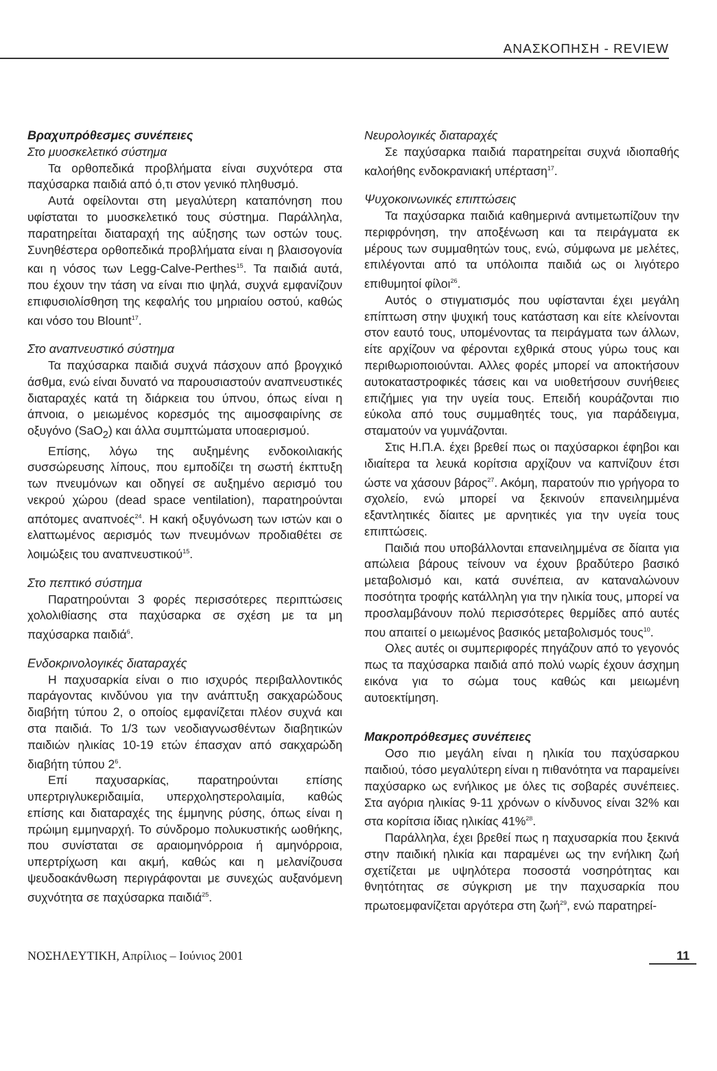ΑΝΑΣΚΟΠΗΣΗ - REVIEW
Βραχυπρόθεσμες συνέπειες
Στο μυοσκελετικό σύστημα
Τα ορθοπεδικά προβλήματα είναι συχνότερα στα παχύσαρκα παιδιά από ό,τι στον γενικό πληθυσμό.
Αυτά οφείλονται στη μεγαλύτερη καταπόνηση που υφίσταται το μυοσκελετικό τους σύστημα. Παράλληλα, παρατηρείται διαταραχή της αύξησης των οστών τους. Συνηθέστερα ορθοπεδικά προβλήματα είναι η βλαισογονία και η νόσος των Legg-Calve-Perthes<sup>15</sup>. Τα παιδιά αυτά, που έχουν την τάση να είναι πιο ψηλά, συχνά εμφανίζουν επιφυσιολίσθηση της κεφαλής του μηριαίου οστού, καθώς και νόσο του Blount<sup>17</sup>.
Στο αναπνευστικό σύστημα
Τα παχύσαρκα παιδιά συχνά πάσχουν από βρογχικό άσθμα, ενώ είναι δυνατό να παρουσιαστούν αναπνευστικές διαταραχές κατά τη διάρκεια του ύπνου, όπως είναι η άπνοια, ο μειωμένος κορεσμός της αιμοσφαιρίνης σε οξυγόνο (SaO<sub>2</sub>) και άλλα συμπτώματα υποαερισμού.
Επίσης, λόγω της αυξημένης ενδοκοιλιακής συσσώρευσης λίπους, που εμποδίζει τη σωστή έκπτυξη των πνευμόνων και οδηγεί σε αυξημένο αερισμό του νεκρού χώρου (dead space ventilation), παρατηρούνται απότομες αναπνοές<sup>24</sup>. Η κακή οξυγόνωση των ιστών και ο ελαττωμένος αερισμός των πνευμόνων προδιαθέτει σε λοιμώξεις του αναπνευστικού<sup>15</sup>.
Στο πεπτικό σύστημα
Παρατηρούνται 3 φορές περισσότερες περιπτώσεις χολολιθίασης στα παχύσαρκα σε σχέση με τα μη παχύσαρκα παιδιά<sup>6</sup>.
Ενδοκρινολογικές διαταραχές
Η παχυσαρκία είναι ο πιο ισχυρός περιβαλλοντικός παράγοντας κινδύνου για την ανάπτυξη σακχαρώδους διαβήτη τύπου 2, ο οποίος εμφανίζεται πλέον συχνά και στα παιδιά. Το 1/3 των νεοδιαγνωσθέντων διαβητικών παιδιών ηλικίας 10-19 ετών έπασχαν από σακχαρώδη διαβήτη τύπου 2<sup>6</sup>.
Επί παχυσαρκίας, παρατηρούνται επίσης υπερτριγλυκεριδαιμία, υπερχοληστερολαιμία, καθώς επίσης και διαταραχές της έμμηνης ρύσης, όπως είναι η πρώιμη εμμηναρχή. Το σύνδρομο πολυκυστικής ωοθήκης, που συνίσταται σε αραιομηνόρροια ή αμηνόρροια, υπερτρίχωση και ακμή, καθώς και η μελανίζουσα ψευδοακάνθωση περιγράφονται με συνεχώς αυξανόμενη συχνότητα σε παχύσαρκα παιδιά<sup>25</sup>.
Νευρολογικές διαταραχές
Σε παχύσαρκα παιδιά παρατηρείται συχνά ιδιοπαθής καλοήθης ενδοκρανιακή υπέρταση<sup>17</sup>.
Ψυχοκοινωνικές επιπτώσεις
Τα παχύσαρκα παιδιά καθημερινά αντιμετωπίζουν την περιφρόνηση, την αποξένωση και τα πειράγματα εκ μέρους των συμμαθητών τους, ενώ, σύμφωνα με μελέτες, επιλέγονται από τα υπόλοιπα παιδιά ως οι λιγότερο επιθυμητοί φίλοι<sup>26</sup>.
Αυτός ο στιγματισμός που υφίστανται έχει μεγάλη επίπτωση στην ψυχική τους κατάσταση και είτε κλείνονται στον εαυτό τους, υπομένοντας τα πειράγματα των άλλων, είτε αρχίζουν να φέρονται εχθρικά στους γύρω τους και περιθωριοποιούνται. Αλλες φορές μπορεί να αποκτήσουν αυτοκαταστροφικές τάσεις και να υιοθετήσουν συνήθειες επιζήμιες για την υγεία τους. Επειδή κουράζονται πιο εύκολα από τους συμμαθητές τους, για παράδειγμα, σταματούν να γυμνάζονται.
Στις Η.Π.Α. έχει βρεθεί πως οι παχύσαρκοι έφηβοι και ιδιαίτερα τα λευκά κορίτσια αρχίζουν να καπνίζουν έτσι ώστε να χάσουν βάρος<sup>27</sup>. Ακόμη, παρατούν πιο γρήγορα το σχολείο, ενώ μπορεί να ξεκινούν επανειλημμένα εξαντλητικές δίαιτες με αρνητικές για την υγεία τους επιπτώσεις.
Παιδιά που υποβάλλονται επανειλημμένα σε δίαιτα για απώλεια βάρους τείνουν να έχουν βραδύτερο βασικό μεταβολισμό και, κατά συνέπεια, αν καταναλώνουν ποσότητα τροφής κατάλληλη για την ηλικία τους, μπορεί να προσλαμβάνουν πολύ περισσότερες θερμίδες από αυτές που απαιτεί ο μειωμένος βασικός μεταβολισμός τους<sup>10</sup>.
Ολες αυτές οι συμπεριφορές πηγάζουν από το γεγονός πως τα παχύσαρκα παιδιά από πολύ νωρίς έχουν άσχημη εικόνα για το σώμα τους καθώς και μειωμένη αυτοεκτίμηση.
Μακροπρόθεσμες συνέπειες
Οσο πιο μεγάλη είναι η ηλικία του παχύσαρκου παιδιού, τόσο μεγαλύτερη είναι η πιθανότητα να παραμείνει παχύσαρκο ως ενήλικος με όλες τις σοβαρές συνέπειες. Στα αγόρια ηλικίας 9-11 χρόνων ο κίνδυνος είναι 32% και στα κορίτσια ίδιας ηλικίας 41%<sup>28</sup>.
Παράλληλα, έχει βρεθεί πως η παχυσαρκία που ξεκινά στην παιδική ηλικία και παραμένει ως την ενήλικη ζωή σχετίζεται με υψηλότερα ποσοστά νοσηρότητας και θνητότητας σε σύγκριση με την παχυσαρκία που πρωτοεμφανίζεται αργότερα στη ζωή<sup>29</sup>, ενώ παρατηρεί-
ΝΟΣΗΛΕΥΤΙΚΗ, Απρίλιος – Ιούνιος 2001 11